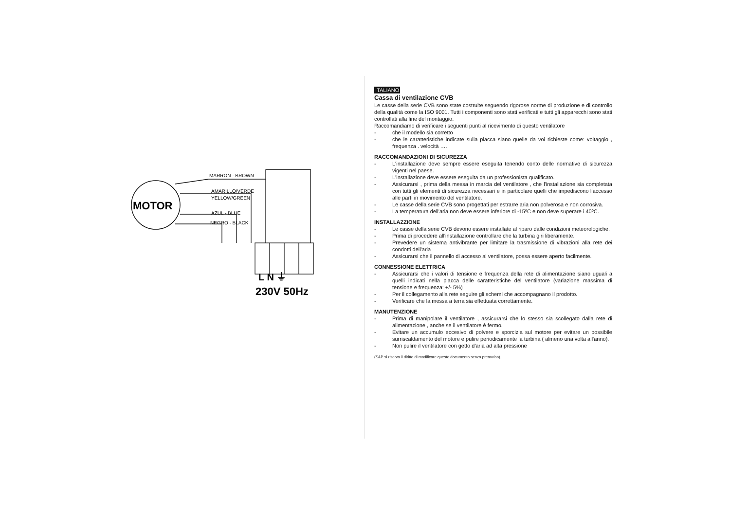MOTOR
MARRON - BROWN
AMARILLO/VERDE
YELLOW/GREEN
AZUL - BLUE
NEGRO - BLACK
L N ⏚
230V 50Hz
ITALIANO
Cassa di ventilazione CVB
Le casse della serie CVB sono state costruite seguendo rigorose norme di produzione e di controllo della qualità come la ISO 9001. Tutti i componenti sono stati verificati e tutti gli apparecchi sono stati controllati alla fine del montaggio.
Raccomandiamo di verificare i seguenti punti al ricevimento di questo ventilatore
- che il modello sia corretto
- che le caratteristiche indicate sulla placca siano quelle da voi richieste come: voltaggio , frequenza . velocità ….
RACCOMANDAZIONI DI SICUREZZA
- L'installazione deve sempre essere eseguita tenendo conto delle normative di sicurezza vigenti nel paese.
- L'installazione deve essere eseguita da un professionista qualificato.
- Assicurarsi , prima della messa in marcia del ventilatore , che l'installazione sia completata con tutti gli elementi di sicurezza necessari e in particolare quelli che impediscono l'accesso alle parti in movimento del ventilatore.
- Le casse della serie CVB sono progettati per estrarre aria non polverosa e non corrosiva.
- La temperatura dell'aria non deve essere inferiore di -15ºC e non deve superare i 40ºC.
INSTALLAZZIONE
- Le casse della serie CVB devono essere installate al riparo dalle condizioni meteorologiche.
- Prima di procedere all'installazione controllare che la turbina giri liberamente.
- Prevedere un sistema antivibrante per limitare la trasmissione di vibrazioni alla rete dei condotti dell'aria
- Assicurarsi che il pannello di accesso al ventilatore, possa essere aperto facilmente.
CONNESSIONE ELETTRICA
- Assicurarsi che i valori di tensione e frequenza della rete di alimentazione siano uguali a quelli indicati nella placca delle caratteristiche del ventilatore (variazione massima di tensione e frequenza: +/- 5%)
- Per il collegamento alla rete seguire gli schemi che accompagnano il prodotto.
- Verificare che la messa a terra sia effettuata correttamente.
MANUTENZIONE
- Prima di manipolare il ventilatore , assicurarsi che lo stesso sia scollegato dalla rete di alimentazione , anche se il ventilatore è fermo.
- Evitare un accumulo eccesivo di polvere e sporcizia sul motore per evitare un possibile surriscaldamento del motore e pulire periodicamente la turbina ( almeno una volta all'anno).
- Non pulire il ventilatore con getto d'aria ad alta pressione
(S&P si riserva il diritto di modificare questo documento senza preavviso).